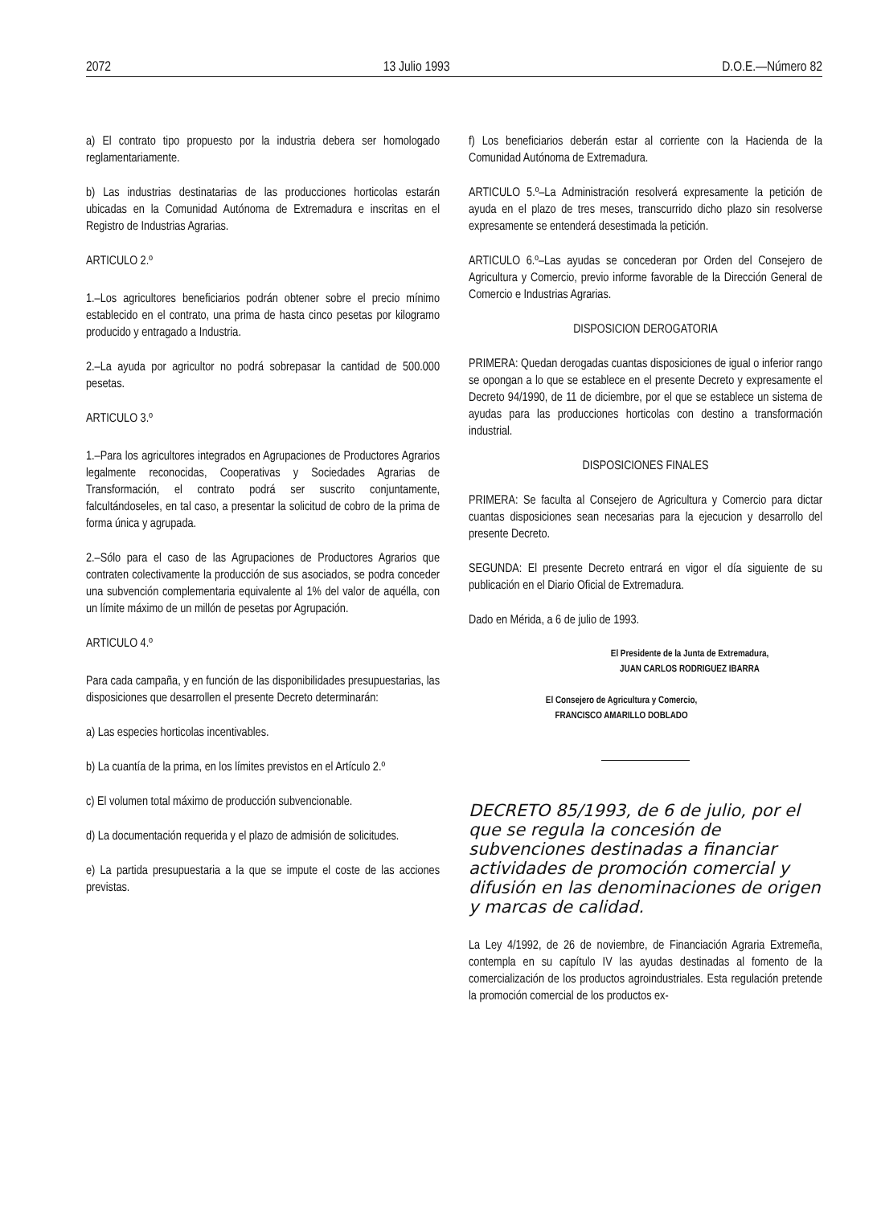2072 13 Julio 1993 D.O.E.—Número 82
a) El contrato tipo propuesto por la industria debera ser homologado reglamentariamente.
b) Las industrias destinatarias de las producciones horticolas estarán ubicadas en la Comunidad Autónoma de Extremadura e inscritas en el Registro de Industrias Agrarias.
ARTICULO 2.º
1.–Los agricultores beneficiarios podrán obtener sobre el precio mínimo establecido en el contrato, una prima de hasta cinco pesetas por kilogramo producido y entragado a Industria.
2.–La ayuda por agricultor no podrá sobrepasar la cantidad de 500.000 pesetas.
ARTICULO 3.º
1.–Para los agricultores integrados en Agrupaciones de Productores Agrarios legalmente reconocidas, Cooperativas y Sociedades Agrarias de Transformación, el contrato podrá ser suscrito conjuntamente, falcultándoseles, en tal caso, a presentar la solicitud de cobro de la prima de forma única y agrupada.
2.–Sólo para el caso de las Agrupaciones de Productores Agrarios que contraten colectivamente la producción de sus asociados, se podra conceder una subvención complementaria equivalente al 1% del valor de aquélla, con un límite máximo de un millón de pesetas por Agrupación.
ARTICULO 4.º
Para cada campaña, y en función de las disponibilidades presupuestarias, las disposiciones que desarrollen el presente Decreto determinarán:
a) Las especies horticolas incentivables.
b) La cuantía de la prima, en los límites previstos en el Artículo 2.º
c) El volumen total máximo de producción subvencionable.
d) La documentación requerida y el plazo de admisión de solicitudes.
e) La partida presupuestaria a la que se impute el coste de las acciones previstas.
f) Los beneficiarios deberán estar al corriente con la Hacienda de la Comunidad Autónoma de Extremadura.
ARTICULO 5.º–La Administración resolverá expresamente la petición de ayuda en el plazo de tres meses, transcurrido dicho plazo sin resolverse expresamente se entenderá desestimada la petición.
ARTICULO 6.º–Las ayudas se concederan por Orden del Consejero de Agricultura y Comercio, previo informe favorable de la Dirección General de Comercio e Industrias Agrarias.
DISPOSICION DEROGATORIA
PRIMERA: Quedan derogadas cuantas disposiciones de igual o inferior rango se opongan a lo que se establece en el presente Decreto y expresamente el Decreto 94/1990, de 11 de diciembre, por el que se establece un sistema de ayudas para las producciones horticolas con destino a transformación industrial.
DISPOSICIONES FINALES
PRIMERA: Se faculta al Consejero de Agricultura y Comercio para dictar cuantas disposiciones sean necesarias para la ejecucion y desarrollo del presente Decreto.
SEGUNDA: El presente Decreto entrará en vigor el día siguiente de su publicación en el Diario Oficial de Extremadura.
Dado en Mérida, a 6 de julio de 1993.
El Presidente de la Junta de Extremadura,
JUAN CARLOS RODRIGUEZ IBARRA
El Consejero de Agricultura y Comercio,
FRANCISCO AMARILLO DOBLADO
DECRETO 85/1993, de 6 de julio, por el que se regula la concesión de subvenciones destinadas a financiar actividades de promoción comercial y difusión en las denominaciones de origen y marcas de calidad.
La Ley 4/1992, de 26 de noviembre, de Financiación Agraria Extremeña, contempla en su capítulo IV las ayudas destinadas al fomento de la comercialización de los productos agroindustriales. Esta regulación pretende la promoción comercial de los productos ex-